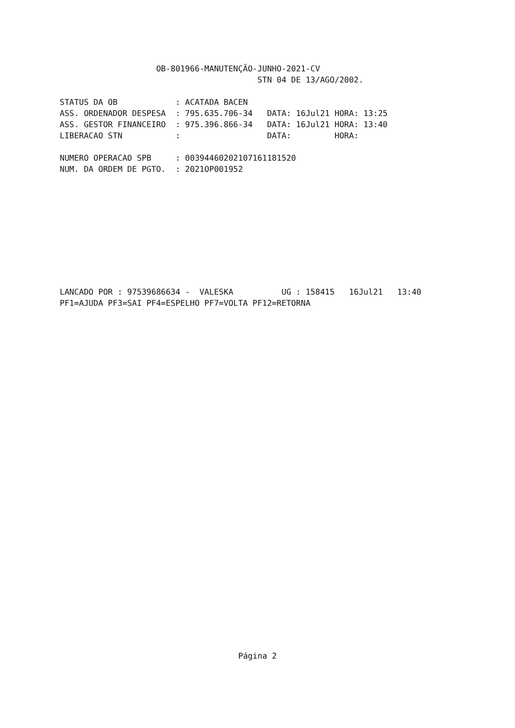OB-801966-MANUTENÇÃO-JUNHO-2021-CV
                                         STN 04 DE 13/AGO/2002.

STATUS DA OB            : ACATADA BACEN
ASS. ORDENADOR DESPESA  : 795.635.706-34   DATA: 16Jul21 HORA: 13:25
ASS. GESTOR FINANCEIRO  : 975.396.866-34   DATA: 16Jul21 HORA: 13:40
LIBERACAO STN           :                  DATA:         HORA:

NUMERO OPERACAO SPB     : 00394460202107161181520
NUM. DA ORDEM DE PGTO.  : 2021OP001952










LANCADO POR : 97539686634 -  VALESKA          UG : 158415   16Jul21   13:40
PF1=AJUDA PF3=SAI PF4=ESPELHO PF7=VOLTA PF12=RETORNA
Página 2